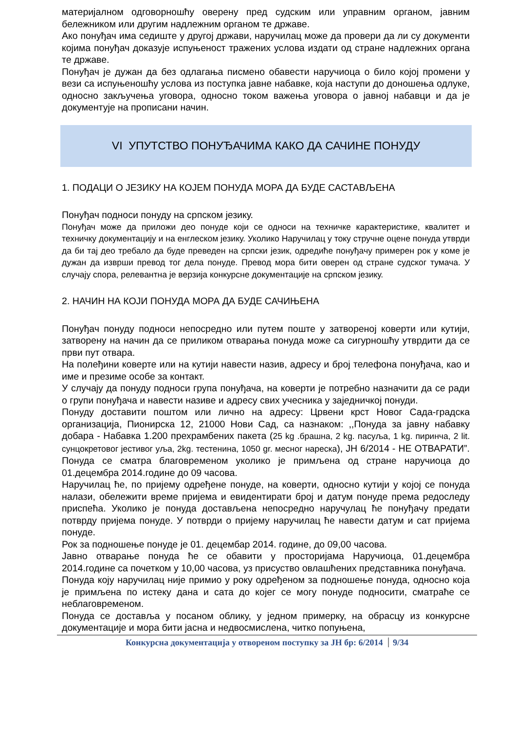материјалном одговорношћу оверену пред судским или управним органом, јавним бележником или другим надлежним органом те државе.
Ако понуђач има седиште у другој држави, наручилац може да провери да ли су документи којима понуђач доказује испуњеност тражених услова издати од стране надлежних органа те државе.
Понуђач је дужан да без одлагања писмено обавести наручиоца о било којој промени у вези са испуњеношћу услова из поступка јавне набавке, која наступи до доношења одлуке, односно закључења уговора, односно током важења уговора о јавној набавци и да је документује на прописани начин.
VI УПУТСТВО ПОНУЂАЧИМА КАКО ДА САЧИНЕ ПОНУДУ
1. ПОДАЦИ О ЈЕЗИКУ НА КОЈЕМ ПОНУДА МОРА ДА БУДЕ САСТАВЉЕНА
Понуђач подноси понуду на српском језику.
Понуђач може да приложи део понуде који се односи на техничке карактеристике, квалитет и техничку документацију и на енглеском језику. Уколико Наручилац у току стручне оцене понуда утврди да би тај део требало да буде преведен на српски језик, одредиће понуђачу примерен рок у коме је дужан да изврши превод тог дела понуде. Превод мора бити оверен од стране судског тумача. У случају спора, релевантна је верзија конкурсне документације на српском језику.
2. НАЧИН НА КОЈИ ПОНУДА МОРА ДА БУДЕ САЧИЊЕНА
Понуђач понуду подноси непосредно или путем поште у затвореној коверти или кутији, затворену на начин да се приликом отварања понуда може са сигурношћу утврдити да се први пут отвара.
На полеђини коверте или на кутији навести назив, адресу и број телефона понуђача, као и име и презиме особе за контакт.
У случају да понуду подноси група понуђача, на коверти је потребно назначити да се ради о групи понуђача и навести називе и адресу свих учесника у заједничкој понуди.
Понуду доставити поштом или лично на адресу: Црвени крст Новог Сада-градска организација, Пионирска 12, 21000 Нови Сад, са назнаком: ,,Понуда за јавну набавку добара - Набавка 1.200 прехрамбених пакета (25 kg .брашна, 2 kg. пасуља, 1 kg. пиринча, 2 lit. сунцокретовог јестивог уља, 2kg. тестенина, 1050 gr. месног нареска), ЈН 6/2014 - НЕ ОТВАРАТИ”. Понуда се сматра благовременом уколико је примљена од стране наручиоца до 01.децембра 2014.године до 09 часова.
Наручилац ће, по пријему одређене понуде, на коверти, односно кутији у којој се понуда налази, обележити време пријема и евидентирати број и датум понуде према редоследу приспећа. Уколико је понуда достављена непосредно наручулац ће понуђачу предати потврду пријема понуде. У потврди о пријему наручилац ће навести датум и сат пријема понуде.
Рок за подношење понуде је 01. децембар 2014. године, до 09,00 часова.
Јавно отварање понуда ће се обавити у просторијама Наручиоца, 01.децембра 2014.године са почетком у 10,00 часова, уз присуство овлашћених представника понуђача.
Понуда коју наручилац није примио у року одређеном за подношење понуда, односно која је примљена по истеку дана и сата до којег се могу понуде подносити, сматраће се неблаговременом.
Понуда се доставља у посаном облику, у једном примерку, на обрасцу из конкурсне документације и мора бити јасна и недвосмислена, читко попуњена,
Конкурсна документација у отвореном поступку за ЈН бр: 6/2014 9/34